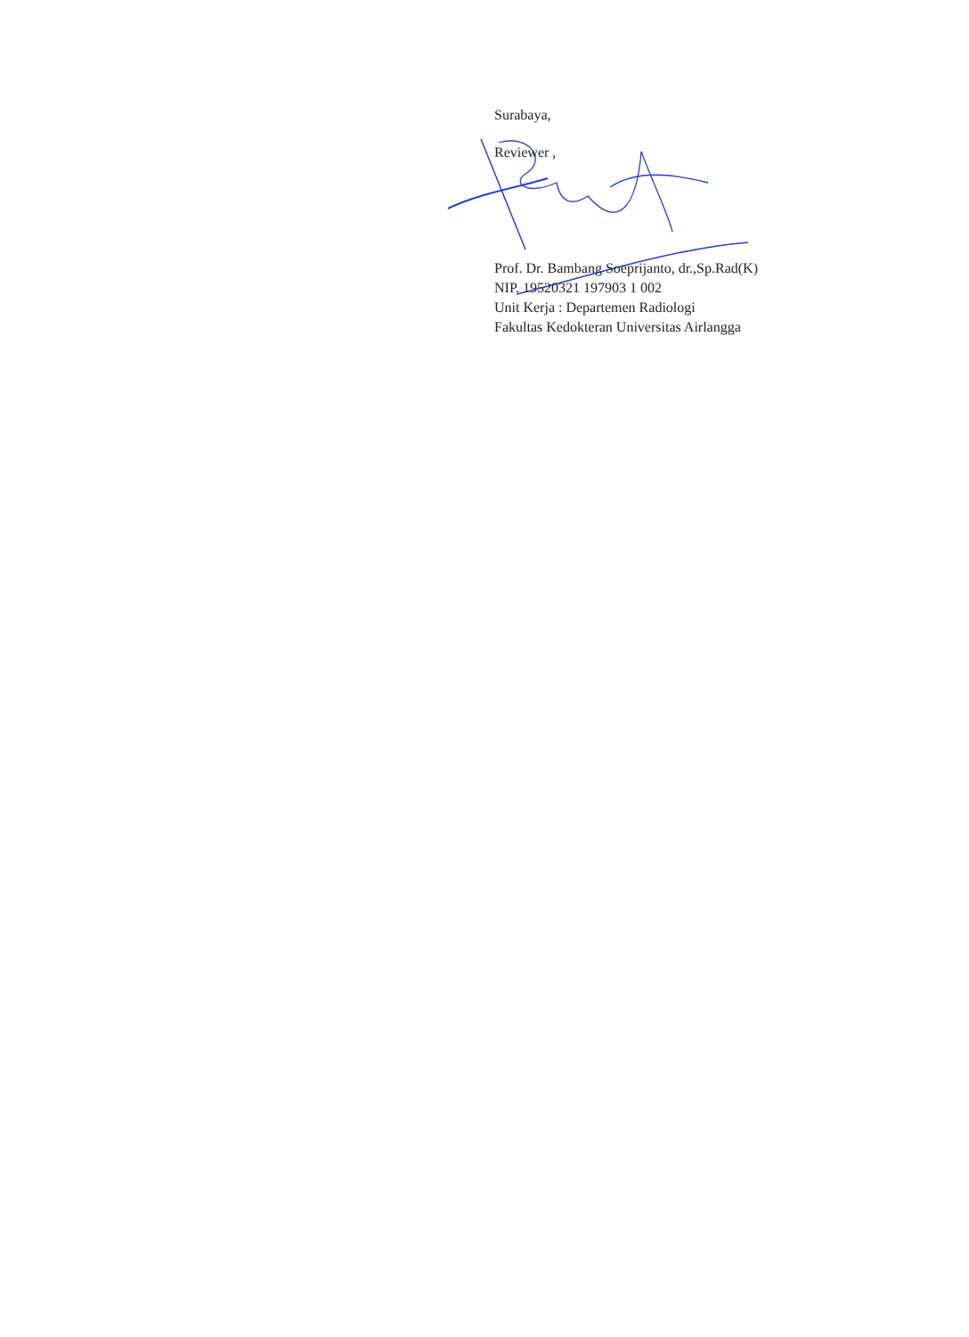Surabaya,
Reviewer ,
Prof. Dr. Bambang Soeprijanto, dr.,Sp.Rad(K)
NIP. 19520321 197903 1 002
Unit Kerja : Departemen Radiologi
Fakultas Kedokteran Universitas Airlangga